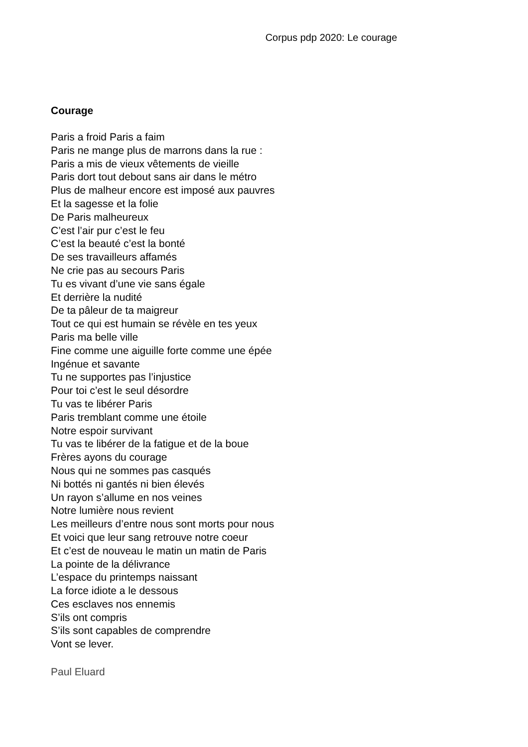Corpus pdp 2020: Le courage
Courage
Paris a froid Paris a faim
Paris ne mange plus de marrons dans la rue :
Paris a mis de vieux vêtements de vieille
Paris dort tout debout sans air dans le métro
Plus de malheur encore est imposé aux pauvres
Et la sagesse et la folie
De Paris malheureux
C’est l’air pur c’est le feu
C’est la beauté c’est la bonté
De ses travailleurs affamés
Ne crie pas au secours Paris
Tu es vivant d’une vie sans égale
Et derrière la nudité
De ta pâleur de ta maigreur
Tout ce qui est humain se révèle en tes yeux
Paris ma belle ville
Fine comme une aiguille forte comme une épée
Ingénue et savante
Tu ne supportes pas l’injustice
Pour toi c’est le seul désordre
Tu vas te libérer Paris
Paris tremblant comme une étoile
Notre espoir survivant
Tu vas te libérer de la fatigue et de la boue
Frères ayons du courage
Nous qui ne sommes pas casqués
Ni bottés ni gantés ni bien élevés
Un rayon s’allume en nos veines
Notre lumière nous revient
Les meilleurs d’entre nous sont morts pour nous
Et voici que leur sang retrouve notre coeur
Et c’est de nouveau le matin un matin de Paris
La pointe de la délivrance
L’espace du printemps naissant
La force idiote a le dessous
Ces esclaves nos ennemis
S’ils ont compris
S’ils sont capables de comprendre
Vont se lever.
Paul Eluard